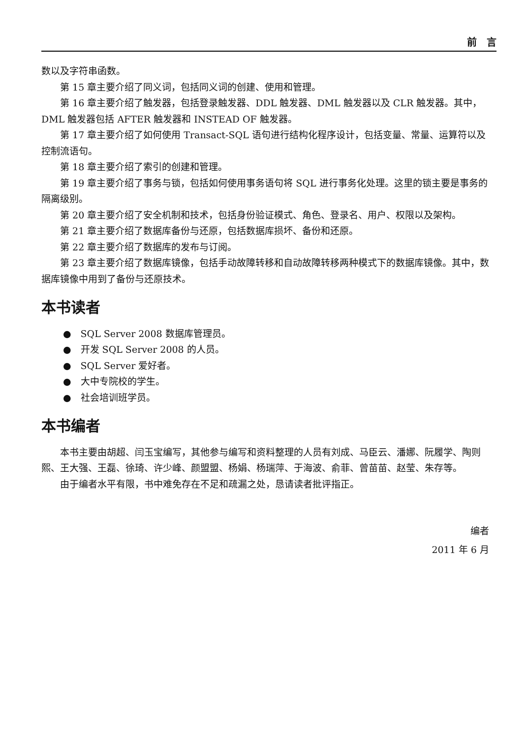前　言
数以及字符串函数。
第 15 章主要介绍了同义词，包括同义词的创建、使用和管理。
第 16 章主要介绍了触发器，包括登录触发器、DDL 触发器、DML 触发器以及 CLR 触发器。其中，DML 触发器包括 AFTER 触发器和 INSTEAD OF 触发器。
第 17 章主要介绍了如何使用 Transact-SQL 语句进行结构化程序设计，包括变量、常量、运算符以及控制流语句。
第 18 章主要介绍了索引的创建和管理。
第 19 章主要介绍了事务与锁，包括如何使用事务语句将 SQL 进行事务化处理。这里的锁主要是事务的隔离级别。
第 20 章主要介绍了安全机制和技术，包括身份验证模式、角色、登录名、用户、权限以及架构。
第 21 章主要介绍了数据库备份与还原，包括数据库损坏、备份和还原。
第 22 章主要介绍了数据库的发布与订阅。
第 23 章主要介绍了数据库镜像，包括手动故障转移和自动故障转移两种模式下的数据库镜像。其中，数据库镜像中用到了备份与还原技术。
本书读者
●　SQL Server 2008 数据库管理员。
●　开发 SQL Server 2008 的人员。
●　SQL Server 爱好者。
●　大中专院校的学生。
●　社会培训班学员。
本书编者
本书主要由胡超、闫玉宝编写，其他参与编写和资料整理的人员有刘成、马臣云、潘娜、阮履学、陶则熙、王大强、王磊、徐琦、许少峰、颜盟盟、杨娟、杨瑞萍、于海波、俞菲、曾苗苗、赵莹、朱存等。
由于编者水平有限，书中难免存在不足和疏漏之处，恳请读者批评指正。
编者
2011 年 6 月